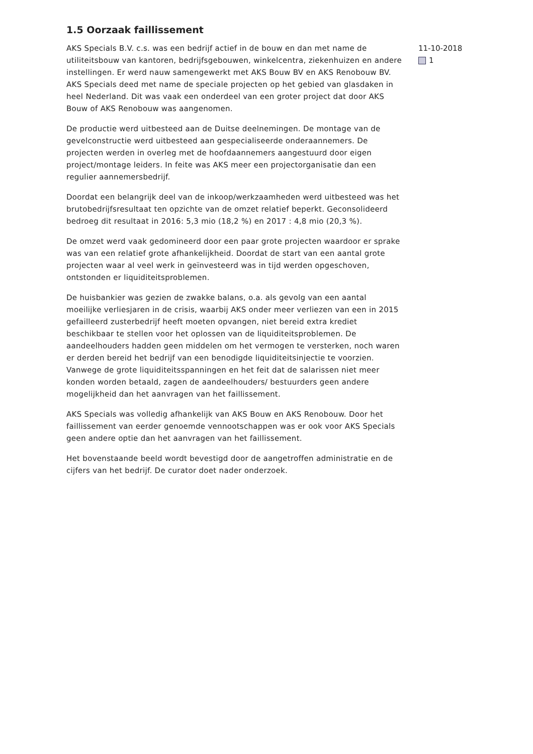1.5 Oorzaak faillissement
AKS Specials B.V. c.s. was een bedrijf actief in de bouw en dan met name de utiliteitsbouw van kantoren, bedrijfsgebouwen, winkelcentra, ziekenhuizen en andere instellingen. Er werd nauw samengewerkt met AKS Bouw BV en AKS Renobouw BV. AKS Specials deed met name de speciale projecten op het gebied van glasdaken in heel Nederland. Dit was vaak een onderdeel van een groter project dat door AKS Bouw of AKS Renobouw was aangenomen.
De productie werd uitbesteed aan de Duitse deelnemingen. De montage van de gevelconstructie werd uitbesteed aan gespecialiseerde onderaannemers. De projecten werden in overleg met de hoofdaannemers aangestuurd door eigen project/montage leiders. In feite was AKS meer een projectorganisatie dan een regulier aannemersbedrijf.
Doordat een belangrijk deel van de inkoop/werkzaamheden werd uitbesteed was het brutobedrijfsresultaat ten opzichte van de omzet relatief beperkt. Geconsolideerd bedroeg dit resultaat in 2016: 5,3 mio (18,2 %) en 2017 : 4,8 mio (20,3 %).
De omzet werd vaak gedomineerd door een paar grote projecten waardoor er sprake was van een relatief grote afhankelijkheid. Doordat de start van een aantal grote projecten waar al veel werk in geïnvesteerd was in tijd werden opgeschoven, ontstonden er liquiditeitsproblemen.
De huisbankier was gezien de zwakke balans, o.a. als gevolg van een aantal moeilijke verliesjaren in de crisis, waarbij AKS onder meer verliezen van een in 2015 gefailleerd zusterbedrijf heeft moeten opvangen, niet bereid extra krediet beschikbaar te stellen voor het oplossen van de liquiditeitsproblemen. De aandeelhouders hadden geen middelen om het vermogen te versterken, noch waren er derden bereid het bedrijf van een benodigde liquiditeitsinjectie te voorzien. Vanwege de grote liquiditeitsspanningen en het feit dat de salarissen niet meer konden worden betaald, zagen de aandeelhouders/ bestuurders geen andere mogelijkheid dan het aanvragen van het faillissement.
AKS Specials was volledig afhankelijk van AKS Bouw en AKS Renobouw. Door het faillissement van eerder genoemde vennootschappen was er ook voor AKS Specials geen andere optie dan het aanvragen van het faillissement.
Het bovenstaande beeld wordt bevestigd door de aangetroffen administratie en de cijfers van het bedrijf. De curator doet nader onderzoek.
11-10-2018
1